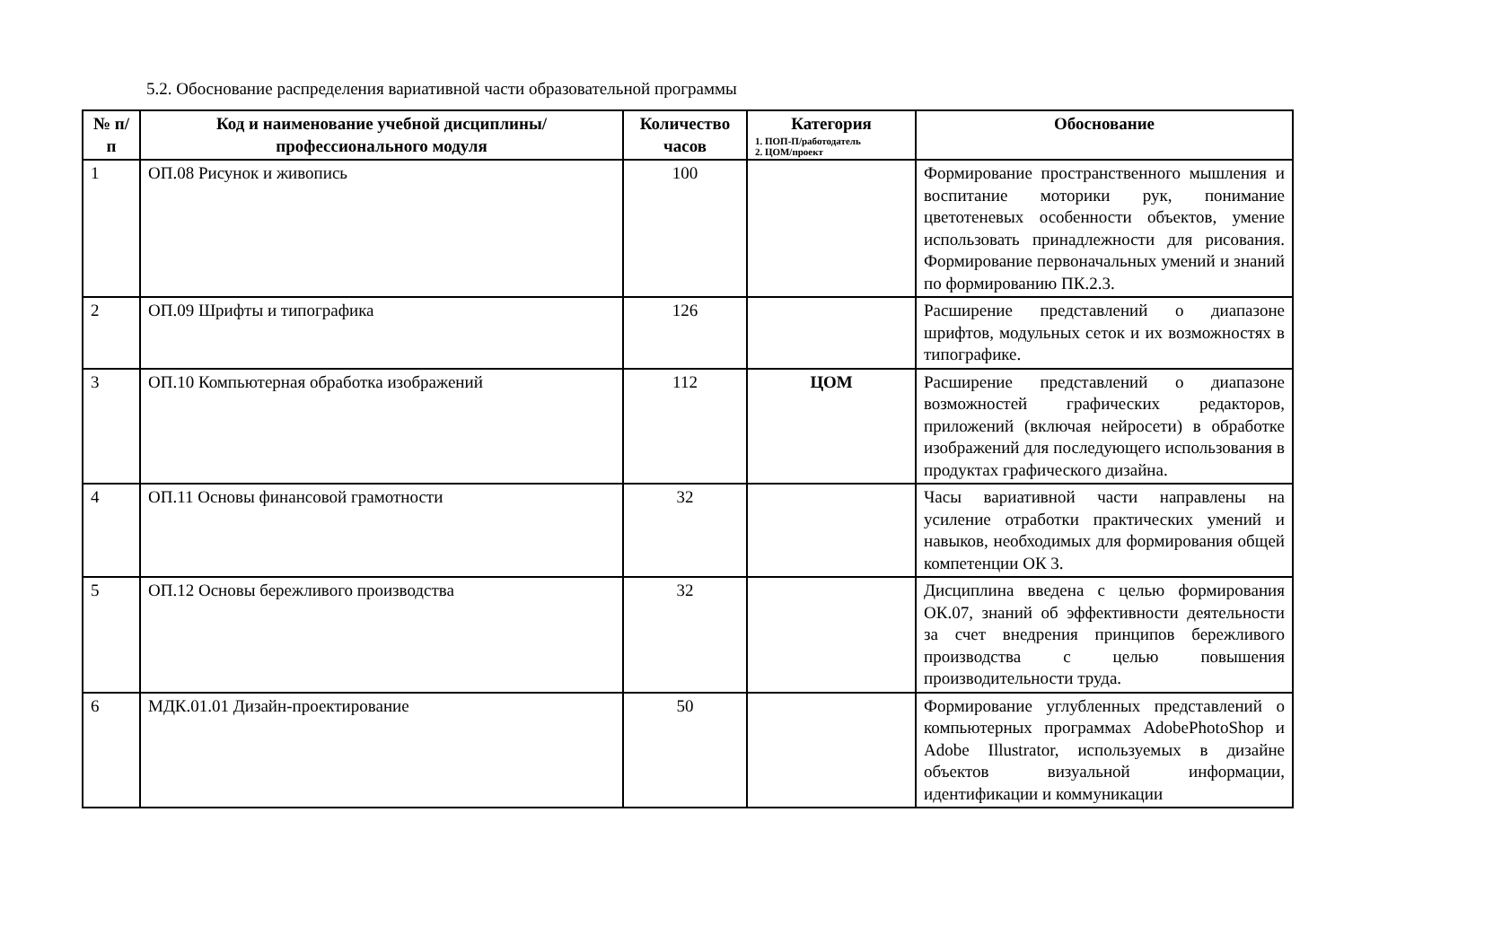5.2. Обоснование распределения вариативной части образовательной программы
| № п/п | Код и наименование учебной дисциплины/профессионального модуля | Количество часов | Категория 1. ПОП-П/работодатель 2. ЦОМ/проект | Обоснование |
| --- | --- | --- | --- | --- |
| 1 | ОП.08 Рисунок и живопись | 100 | | Формирование пространственного мышления и воспитание моторики рук, понимание цветотеневых особенности объектов, умение использовать принадлежности для рисования. Формирование первоначальных умений и знаний по формированию ПК.2.3. |
| 2 | ОП.09 Шрифты и типографика | 126 | | Расширение представлений о диапазоне шрифтов, модульных сеток и их возможностях в типографике. |
| 3 | ОП.10 Компьютерная обработка изображений | 112 | ЦОМ | Расширение представлений о диапазоне возможностей графических редакторов, приложений (включая нейросети) в обработке изображений для последующего использования в продуктах графического дизайна. |
| 4 | ОП.11 Основы финансовой грамотности | 32 | | Часы вариативной части направлены на усиление отработки практических умений и навыков, необходимых для формирования общей компетенции ОК 3. |
| 5 | ОП.12 Основы бережливого производства | 32 | | Дисциплина введена с целью формирования ОК.07, знаний об эффективности деятельности за счет внедрения принципов бережливого производства с целью повышения производительности труда. |
| 6 | МДК.01.01 Дизайн-проектирование | 50 | | Формирование углубленных представлений о компьютерных программах AdobePhotoShop и Adobe Illustrator, используемых в дизайне объектов визуальной информации, идентификации и коммуникации |